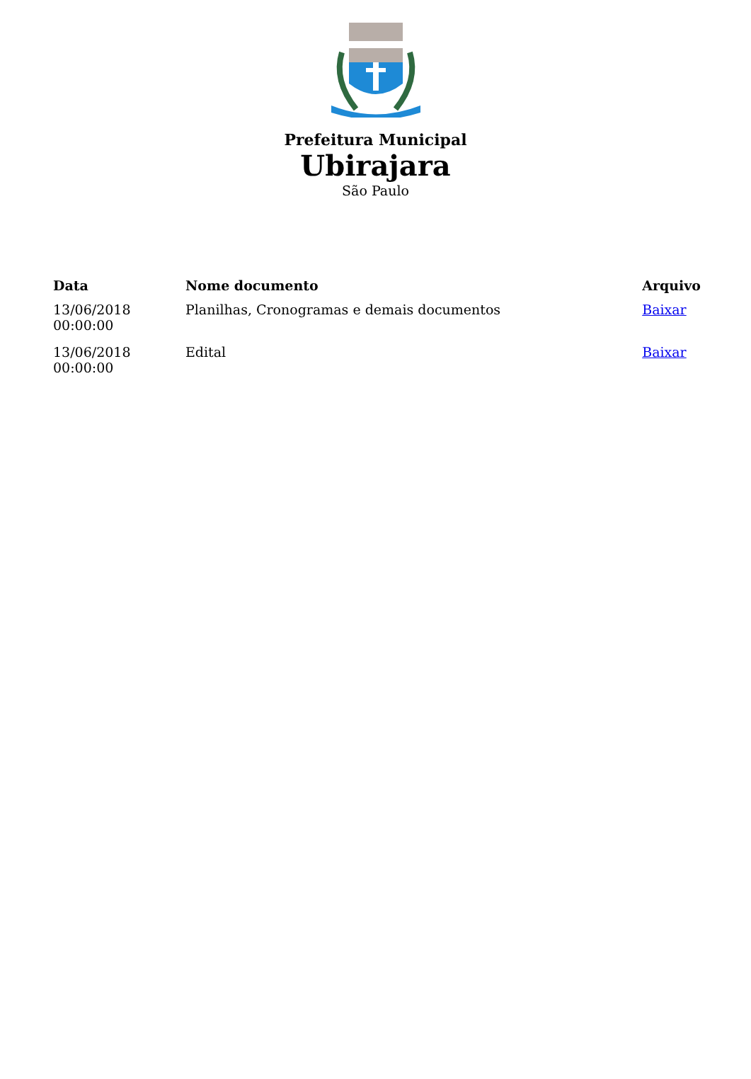Prefeitura Municipal
Ubirajara
São Paulo
| Data | Nome documento | Arquivo |
| --- | --- | --- |
| 13/06/2018 00:00:00 | Planilhas, Cronogramas e demais documentos | Baixar |
| 13/06/2018 00:00:00 | Edital | Baixar |